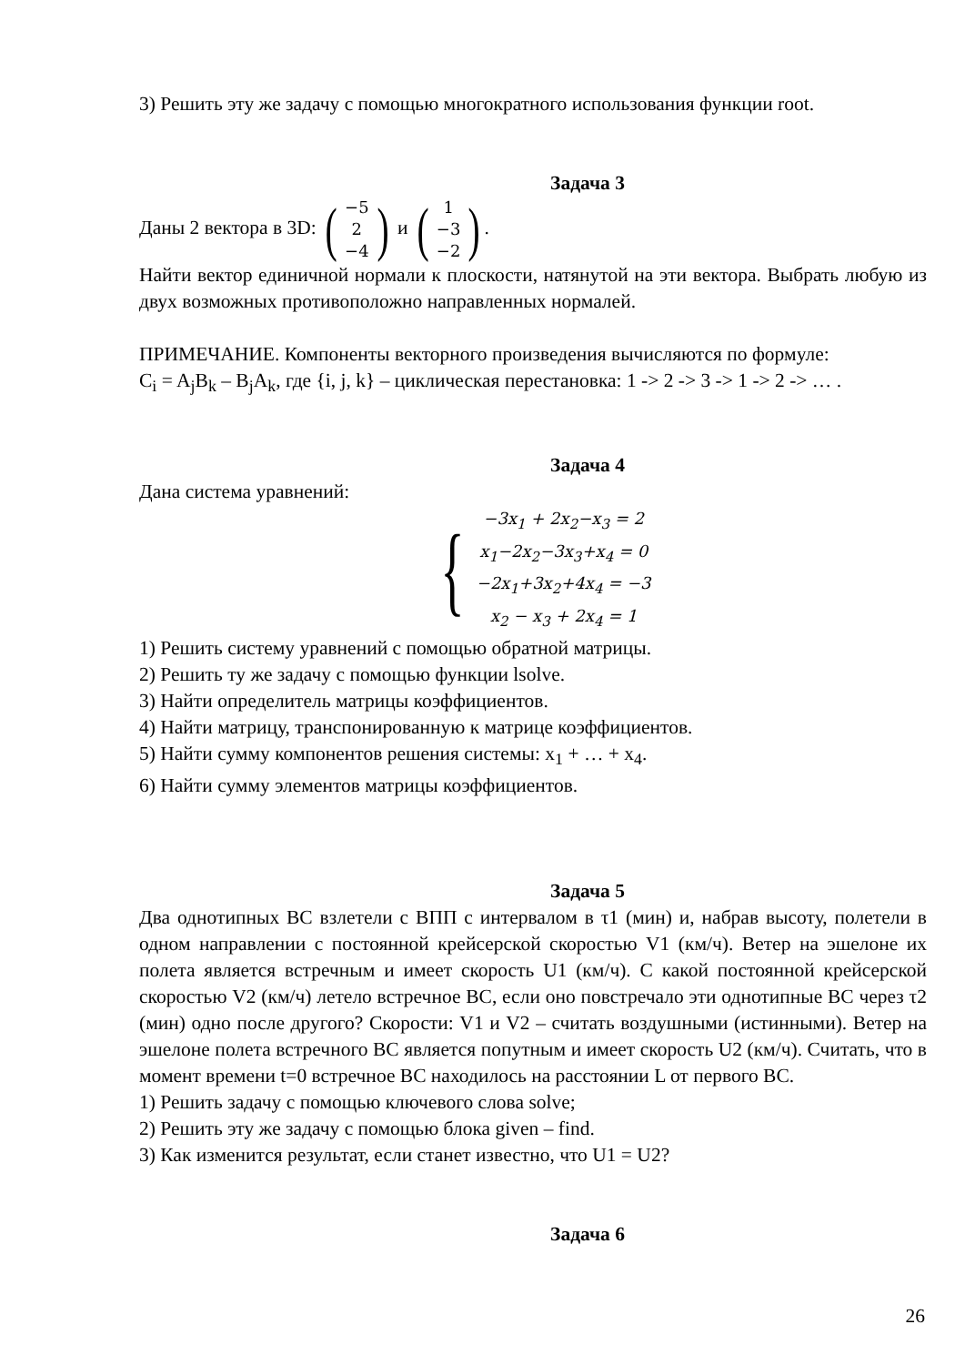3) Решить эту же задачу с помощью многократного использования функции root.
Задача 3
Даны 2 вектора в 3D: (−5
2
−4) и (1
−3
−2).
Найти вектор единичной нормали к плоскости, натянутой на эти вектора. Выбрать любую из двух возможных противоположно направленных нормалей.
ПРИМЕЧАНИЕ. Компоненты векторного произведения вычисляются по формуле:
C<sub>i</sub> = A<sub>j</sub>B<sub>k</sub> – B<sub>j</sub>A<sub>k</sub>, где {i, j, k} – циклическая перестановка: 1 -> 2 -> 3 -> 1 -> 2 -> … .
Задача 4
Дана система уравнений:
{
−3x<sub>1</sub> + 2x<sub>2</sub>−x<sub>3</sub> = 2
x<sub>1</sub>−2x<sub>2</sub>−3x<sub>3</sub>+x<sub>4</sub> = 0
−2x<sub>1</sub>+3x<sub>2</sub>+4x<sub>4</sub> = −3
x<sub>2</sub> − x<sub>3</sub> + 2x<sub>4</sub> = 1
1) Решить систему уравнений с помощью обратной матрицы.
2) Решить ту же задачу с помощью функции lsolve.
3) Найти определитель матрицы коэффициентов.
4) Найти матрицу, транспонированную к матрице коэффициентов.
5) Найти сумму компонентов решения системы: x<sub>1</sub> + … + x<sub>4</sub>.
6) Найти сумму элементов матрицы коэффициентов.
Задача 5
Два однотипных ВС взлетели с ВПП с интервалом в τ1 (мин) и, набрав высоту, полетели в одном направлении с постоянной крейсерской скоростью V1 (км/ч). Ветер на эшелоне их полета является встречным и имеет скорость U1 (км/ч). С какой постоянной крейсерской скоростью V2 (км/ч) летело встречное ВС, если оно повстречало эти однотипные ВС через τ2 (мин) одно после другого? Скорости: V1 и V2 – считать воздушными (истинными). Ветер на эшелоне полета встречного ВС является попутным и имеет скорость U2 (км/ч). Считать, что в момент времени t=0 встречное ВС находилось на расстоянии L от первого ВС.
1) Решить задачу с помощью ключевого слова solve;
2) Решить эту же задачу с помощью блока given – find.
3) Как изменится результат, если станет известно, что U1 = U2?
Задача 6
26